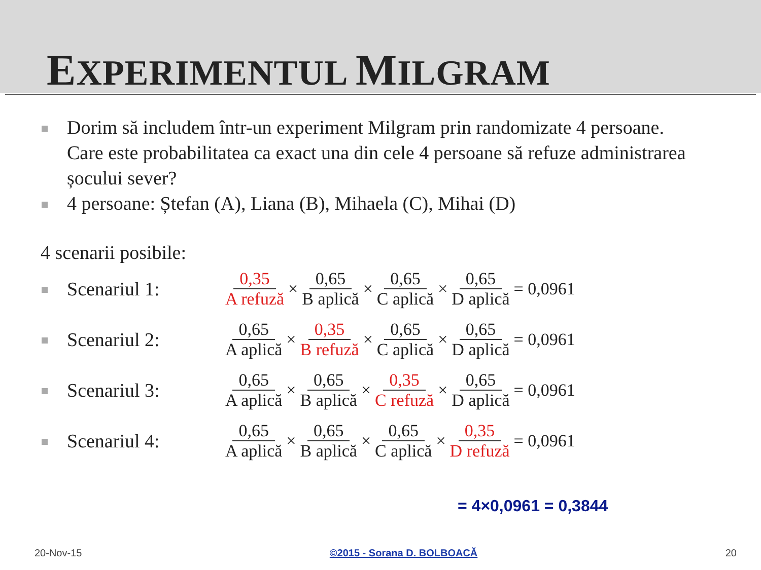EXPERIMENTUL MILGRAM
Dorim să includem într-un experiment Milgram prin randomizate 4 persoane. Care este probabilitatea ca exact una din cele 4 persoane să refuze administrarea șocului sever?
4 persoane: Ștefan (A), Liana (B), Mihaela (C), Mihai (D)
4 scenarii posibile:
Scenariul 1: 0,35 A refuză × 0,65 B aplică × 0,65 C aplică × 0,65 D aplică = 0,0961
Scenariul 2: 0,65 A aplică × 0,35 B refuză × 0,65 C aplică × 0,65 D aplică = 0,0961
Scenariul 3: 0,65 A aplică × 0,65 B aplică × 0,35 C refuză × 0,65 D aplică = 0,0961
Scenariul 4: 0,65 A aplică × 0,65 B aplică × 0,65 C aplică × 0,35 D refuză = 0,0961
= 4×0,0961 = 0,3844
20-Nov-15 ©2015 - Sorana D. BOLBOACĂ 20